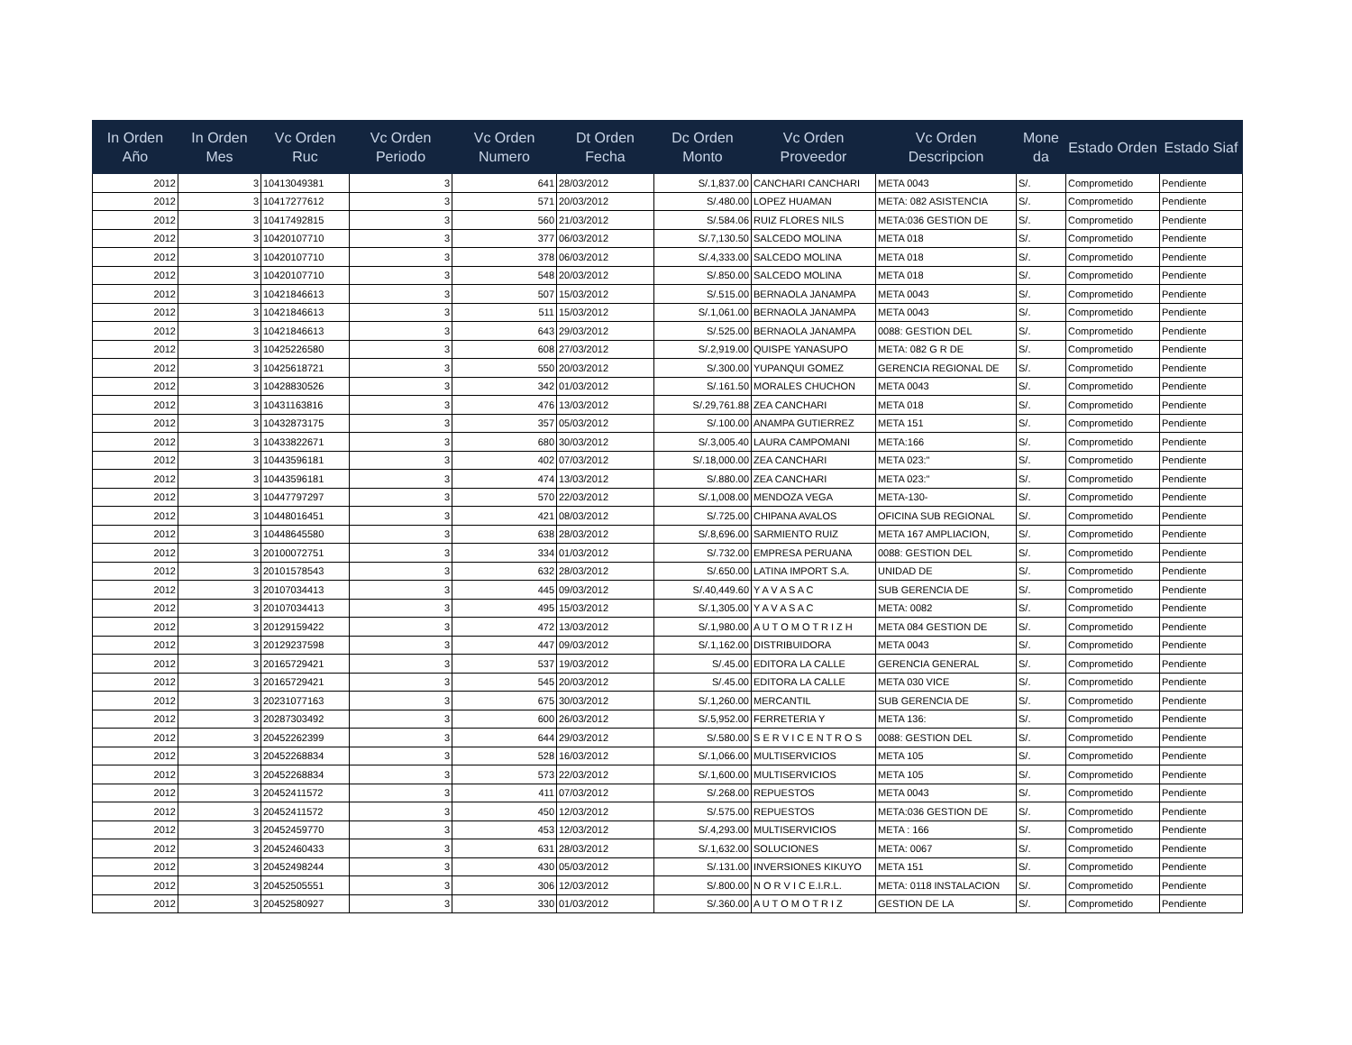| In Orden Año | In Orden Mes | Vc Orden Ruc | Vc Orden Periodo | Vc Orden Numero | Dt Orden Fecha | Dc Orden Monto | Vc Orden Proveedor | Vc Orden Descripcion | Mone da | Estado Orden | Estado Siaf |
| --- | --- | --- | --- | --- | --- | --- | --- | --- | --- | --- | --- |
| 2012 | 3 | 10413049381 | 3 | 641 | 28/03/2012 | S/.1,837.00 | CANCHARI CANCHARI | META 0043 | S/. | Comprometido | Pendiente |
| 2012 | 3 | 10417277612 | 3 | 571 | 20/03/2012 | S/.480.00 | LOPEZ HUAMAN | META: 082 ASISTENCIA | S/. | Comprometido | Pendiente |
| 2012 | 3 | 10417492815 | 3 | 560 | 21/03/2012 | S/.584.06 | RUIZ FLORES NILS | META:036 GESTION DE | S/. | Comprometido | Pendiente |
| 2012 | 3 | 10420107710 | 3 | 377 | 06/03/2012 | S/.7,130.50 | SALCEDO MOLINA | META 018 | S/. | Comprometido | Pendiente |
| 2012 | 3 | 10420107710 | 3 | 378 | 06/03/2012 | S/.4,333.00 | SALCEDO MOLINA | META 018 | S/. | Comprometido | Pendiente |
| 2012 | 3 | 10420107710 | 3 | 548 | 20/03/2012 | S/.850.00 | SALCEDO MOLINA | META 018 | S/. | Comprometido | Pendiente |
| 2012 | 3 | 10421846613 | 3 | 507 | 15/03/2012 | S/.515.00 | BERNAOLA JANAMPA | META 0043 | S/. | Comprometido | Pendiente |
| 2012 | 3 | 10421846613 | 3 | 511 | 15/03/2012 | S/.1,061.00 | BERNAOLA JANAMPA | META 0043 | S/. | Comprometido | Pendiente |
| 2012 | 3 | 10421846613 | 3 | 643 | 29/03/2012 | S/.525.00 | BERNAOLA JANAMPA | 0088: GESTION DEL | S/. | Comprometido | Pendiente |
| 2012 | 3 | 10425226580 | 3 | 608 | 27/03/2012 | S/.2,919.00 | QUISPE YANASUPO | META: 082 G R DE | S/. | Comprometido | Pendiente |
| 2012 | 3 | 10425618721 | 3 | 550 | 20/03/2012 | S/.300.00 | YUPANQUI GOMEZ | GERENCIA REGIONAL DE | S/. | Comprometido | Pendiente |
| 2012 | 3 | 10428830526 | 3 | 342 | 01/03/2012 | S/.161.50 | MORALES CHUCHON | META 0043 | S/. | Comprometido | Pendiente |
| 2012 | 3 | 10431163816 | 3 | 476 | 13/03/2012 | S/.29,761.88 | ZEA CANCHARI | META 018 | S/. | Comprometido | Pendiente |
| 2012 | 3 | 10432873175 | 3 | 357 | 05/03/2012 | S/.100.00 | ANAMPA GUTIERREZ | META 151 | S/. | Comprometido | Pendiente |
| 2012 | 3 | 10433822671 | 3 | 680 | 30/03/2012 | S/.3,005.40 | LAURA CAMPOMANI | META:166 | S/. | Comprometido | Pendiente |
| 2012 | 3 | 10443596181 | 3 | 402 | 07/03/2012 | S/.18,000.00 | ZEA CANCHARI | META 023:" | S/. | Comprometido | Pendiente |
| 2012 | 3 | 10443596181 | 3 | 474 | 13/03/2012 | S/.880.00 | ZEA CANCHARI | META 023:" | S/. | Comprometido | Pendiente |
| 2012 | 3 | 10447797297 | 3 | 570 | 22/03/2012 | S/.1,008.00 | MENDOZA VEGA | META-130- | S/. | Comprometido | Pendiente |
| 2012 | 3 | 10448016451 | 3 | 421 | 08/03/2012 | S/.725.00 | CHIPANA AVALOS | OFICINA SUB REGIONAL | S/. | Comprometido | Pendiente |
| 2012 | 3 | 10448645580 | 3 | 638 | 28/03/2012 | S/.8,696.00 | SARMIENTO RUIZ | META 167 AMPLIACION, | S/. | Comprometido | Pendiente |
| 2012 | 3 | 20100072751 | 3 | 334 | 01/03/2012 | S/.732.00 | EMPRESA PERUANA | 0088: GESTION DEL | S/. | Comprometido | Pendiente |
| 2012 | 3 | 20101578543 | 3 | 632 | 28/03/2012 | S/.650.00 | LATINA IMPORT S.A. | UNIDAD DE | S/. | Comprometido | Pendiente |
| 2012 | 3 | 20107034413 | 3 | 445 | 09/03/2012 | S/.40,449.60 | Y A V A S A C | SUB GERENCIA DE | S/. | Comprometido | Pendiente |
| 2012 | 3 | 20107034413 | 3 | 495 | 15/03/2012 | S/.1,305.00 | Y A V A S A C | META: 0082 | S/. | Comprometido | Pendiente |
| 2012 | 3 | 20129159422 | 3 | 472 | 13/03/2012 | S/.1,980.00 | A U T O M O T R I Z H | META 084 GESTION DE | S/. | Comprometido | Pendiente |
| 2012 | 3 | 20129237598 | 3 | 447 | 09/03/2012 | S/.1,162.00 | DISTRIBUIDORA | META 0043 | S/. | Comprometido | Pendiente |
| 2012 | 3 | 20165729421 | 3 | 537 | 19/03/2012 | S/.45.00 | EDITORA LA CALLE | GERENCIA GENERAL | S/. | Comprometido | Pendiente |
| 2012 | 3 | 20165729421 | 3 | 545 | 20/03/2012 | S/.45.00 | EDITORA LA CALLE | META 030 VICE | S/. | Comprometido | Pendiente |
| 2012 | 3 | 20231077163 | 3 | 675 | 30/03/2012 | S/.1,260.00 | MERCANTIL | SUB GERENCIA DE | S/. | Comprometido | Pendiente |
| 2012 | 3 | 20287303492 | 3 | 600 | 26/03/2012 | S/.5,952.00 | FERRETERIA Y | META 136: | S/. | Comprometido | Pendiente |
| 2012 | 3 | 20452262399 | 3 | 644 | 29/03/2012 | S/.580.00 | S E R V I C E N T R O S | 0088: GESTION DEL | S/. | Comprometido | Pendiente |
| 2012 | 3 | 20452268834 | 3 | 528 | 16/03/2012 | S/.1,066.00 | MULTISERVICIOS | META 105 | S/. | Comprometido | Pendiente |
| 2012 | 3 | 20452268834 | 3 | 573 | 22/03/2012 | S/.1,600.00 | MULTISERVICIOS | META 105 | S/. | Comprometido | Pendiente |
| 2012 | 3 | 20452411572 | 3 | 411 | 07/03/2012 | S/.268.00 | REPUESTOS | META 0043 | S/. | Comprometido | Pendiente |
| 2012 | 3 | 20452411572 | 3 | 450 | 12/03/2012 | S/.575.00 | REPUESTOS | META:036 GESTION DE | S/. | Comprometido | Pendiente |
| 2012 | 3 | 20452459770 | 3 | 453 | 12/03/2012 | S/.4,293.00 | MULTISERVICIOS | META : 166 | S/. | Comprometido | Pendiente |
| 2012 | 3 | 20452460433 | 3 | 631 | 28/03/2012 | S/.1,632.00 | SOLUCIONES | META: 0067 | S/. | Comprometido | Pendiente |
| 2012 | 3 | 20452498244 | 3 | 430 | 05/03/2012 | S/.131.00 | INVERSIONES KIKUYO | META 151 | S/. | Comprometido | Pendiente |
| 2012 | 3 | 20452505551 | 3 | 306 | 12/03/2012 | S/.800.00 | N O R V I C E.I.R.L. | META: 0118 INSTALACION | S/. | Comprometido | Pendiente |
| 2012 | 3 | 20452580927 | 3 | 330 | 01/03/2012 | S/.360.00 | A U T O M O T R I Z | GESTION DE LA | S/. | Comprometido | Pendiente |